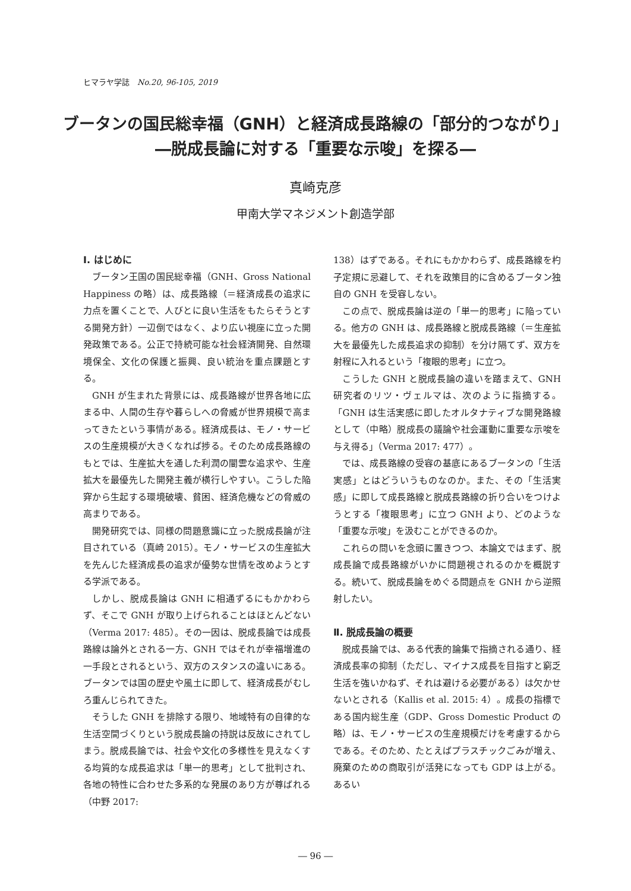ヒマラヤ学誌　No.20, 96-105, 2019
ブータンの国民総幸福（GNH）と経済成長路線の「部分的つながり」
―脱成長論に対する「重要な示唆」を探る―
真崎克彦
甲南大学マネジメント創造学部
Ⅰ. はじめに
ブータン王国の国民総幸福（GNH、Gross National Happiness の略）は、成長路線（＝経済成長の追求に力点を置くことで、人びとに良い生活をもたらそうとする開発方針）一辺倒ではなく、より広い視座に立った開発政策である。公正で持続可能な社会経済開発、自然環境保全、文化の保護と振興、良い統治を重点課題とする。
GNH が生まれた背景には、成長路線が世界各地に広まる中、人間の生存や暮らしへの脅威が世界規模で高まってきたという事情がある。経済成長は、モノ・サービスの生産規模が大きくなれば捗る。そのため成長路線のもとでは、生産拡大を通した利潤の闇雲な追求や、生産拡大を最優先した開発主義が横行しやすい。こうした陥穽から生起する環境破壊、貧困、経済危機などの脅威の高まりである。
開発研究では、同様の問題意識に立った脱成長論が注目されている（真崎 2015）。モノ・サービスの生産拡大を先んじた経済成長の追求が優勢な世情を改めようとする学派である。
しかし、脱成長論は GNH に相通ずるにもかかわらず、そこで GNH が取り上げられることはほとんどない（Verma 2017: 485）。その一因は、脱成長論では成長路線は論外とされる一方、GNH ではそれが幸福増進の一手段とされるという、双方のスタンスの違いにある。ブータンでは国の歴史や風土に即して、経済成長がむしろ重んじられてきた。
そうした GNH を排除する限り、地域特有の自律的な生活空間づくりという脱成長論の持説は反故にされてしまう。脱成長論では、社会や文化の多様性を見えなくする均質的な成長追求は「単一的思考」として批判され、各地の特性に合わせた多系的な発展のあり方が尊ばれる（中野 2017:
138）はずである。それにもかかわらず、成長路線を杓子定規に忌避して、それを政策目的に含めるブータン独自の GNH を受容しない。
この点で、脱成長論は逆の「単一的思考」に陥っている。他方の GNH は、成長路線と脱成長路線（＝生産拡大を最優先した成長追求の抑制）を分け隔てず、双方を射程に入れるという「複眼的思考」に立つ。
こうした GNH と脱成長論の違いを踏まえて、GNH 研究者のリツ・ヴェルマは、次のように指摘する。「GNH は生活実感に即したオルタナティブな開発路線として（中略）脱成長の議論や社会運動に重要な示唆を与え得る」（Verma 2017: 477）。
では、成長路線の受容の基底にあるブータンの「生活実感」とはどういうものなのか。また、その「生活実感」に即して成長路線と脱成長路線の折り合いをつけようとする「複眼思考」に立つ GNH より、どのような「重要な示唆」を汲むことができるのか。
これらの問いを念頭に置きつつ、本論文ではまず、脱成長論で成長路線がいかに問題視されるのかを概説する。続いて、脱成長論をめぐる問題点を GNH から逆照射したい。
Ⅱ. 脱成長論の概要
脱成長論では、ある代表的論集で指摘される通り、経済成長率の抑制（ただし、マイナス成長を目指すと窮乏生活を強いかねず、それは避ける必要がある）は欠かせないとされる（Kallis et al. 2015: 4）。成長の指標である国内総生産（GDP、Gross Domestic Product の略）は、モノ・サービスの生産規模だけを考慮するからである。そのため、たとえばプラスチックごみが増え、廃棄のための商取引が活発になっても GDP は上がる。あるい
― 96 ―